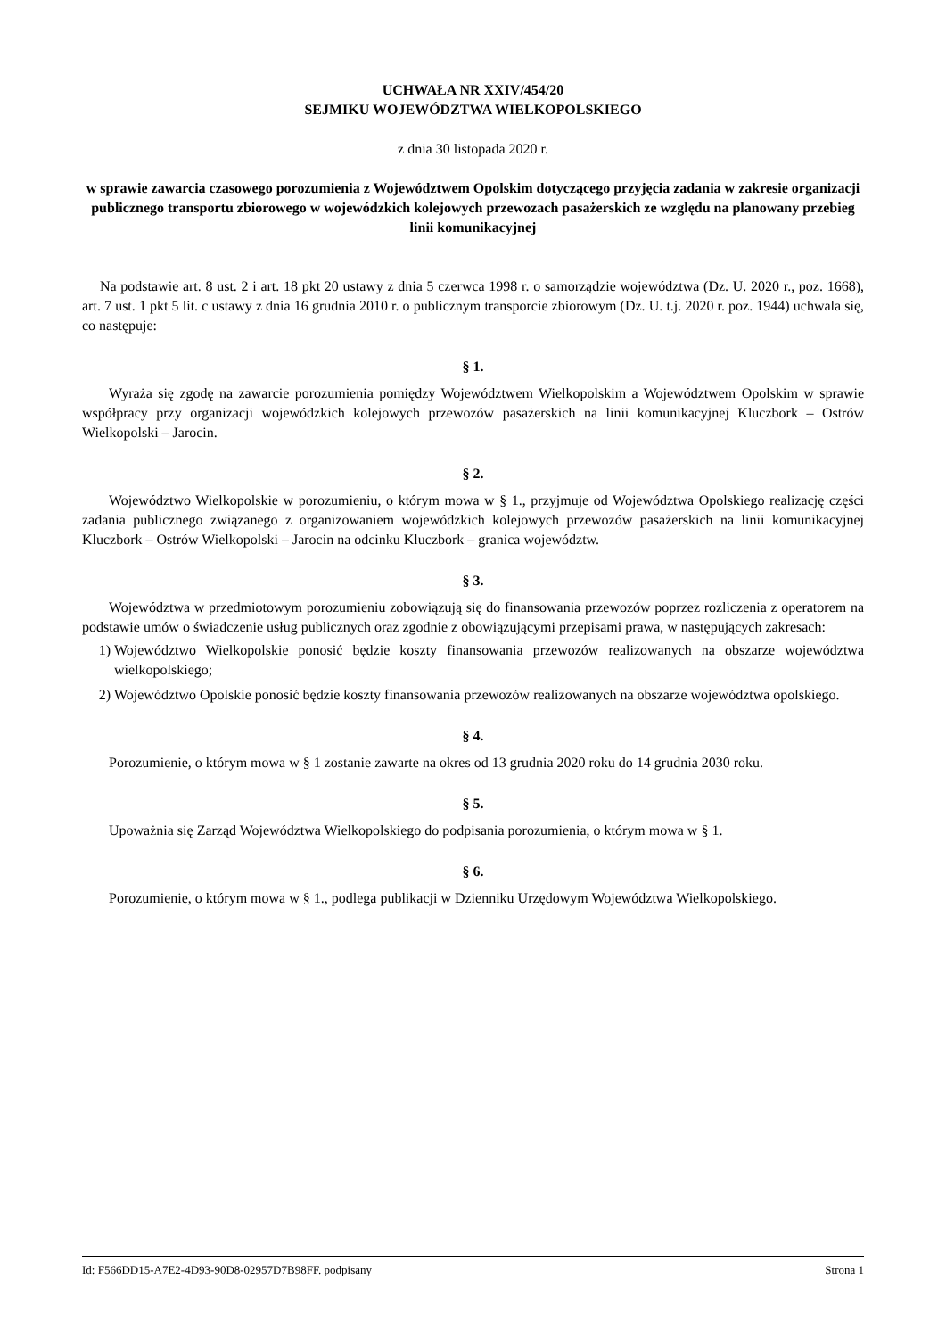UCHWAŁA NR XXIV/454/20
SEJMIKU WOJEWÓDZTWA WIELKOPOLSKIEGO
z dnia 30 listopada 2020 r.
w sprawie zawarcia czasowego porozumienia z Województwem Opolskim dotyczącego przyjęcia zadania w zakresie organizacji publicznego transportu zbiorowego w wojewódzkich kolejowych przewozach pasażerskich ze względu na planowany przebieg linii komunikacyjnej
Na podstawie art. 8 ust. 2 i art. 18 pkt 20 ustawy z dnia 5 czerwca 1998 r. o samorządzie województwa (Dz. U. 2020 r., poz. 1668), art. 7 ust. 1 pkt 5 lit. c ustawy z dnia 16 grudnia 2010 r. o publicznym transporcie zbiorowym (Dz. U. t.j. 2020 r. poz. 1944) uchwala się, co następuje:
§ 1.
Wyraża się zgodę na zawarcie porozumienia pomiędzy Województwem Wielkopolskim a Województwem Opolskim w sprawie współpracy przy organizacji wojewódzkich kolejowych przewozów pasażerskich na linii komunikacyjnej Kluczbork – Ostrów Wielkopolski – Jarocin.
§ 2.
Województwo Wielkopolskie w porozumieniu, o którym mowa w § 1., przyjmuje od Województwa Opolskiego realizację części zadania publicznego związanego z organizowaniem wojewódzkich kolejowych przewozów pasażerskich na linii komunikacyjnej Kluczbork – Ostrów Wielkopolski – Jarocin na odcinku Kluczbork – granica województw.
§ 3.
Województwa w przedmiotowym porozumieniu zobowiązują się do finansowania przewozów poprzez rozliczenia z operatorem na podstawie umów o świadczenie usług publicznych oraz zgodnie z obowiązującymi przepisami prawa, w następujących zakresach:
1) Województwo Wielkopolskie ponosić będzie koszty finansowania przewozów realizowanych na obszarze województwa wielkopolskiego;
2) Województwo Opolskie ponosić będzie koszty finansowania przewozów realizowanych na obszarze województwa opolskiego.
§ 4.
Porozumienie, o którym mowa w § 1 zostanie zawarte na okres od 13 grudnia 2020 roku do 14 grudnia 2030 roku.
§ 5.
Upoważnia się Zarząd Województwa Wielkopolskiego do podpisania porozumienia, o którym mowa w § 1.
§ 6.
Porozumienie, o którym mowa w § 1., podlega publikacji w Dzienniku Urzędowym Województwa Wielkopolskiego.
Id: F566DD15-A7E2-4D93-90D8-02957D7B98FF. podpisany Strona 1